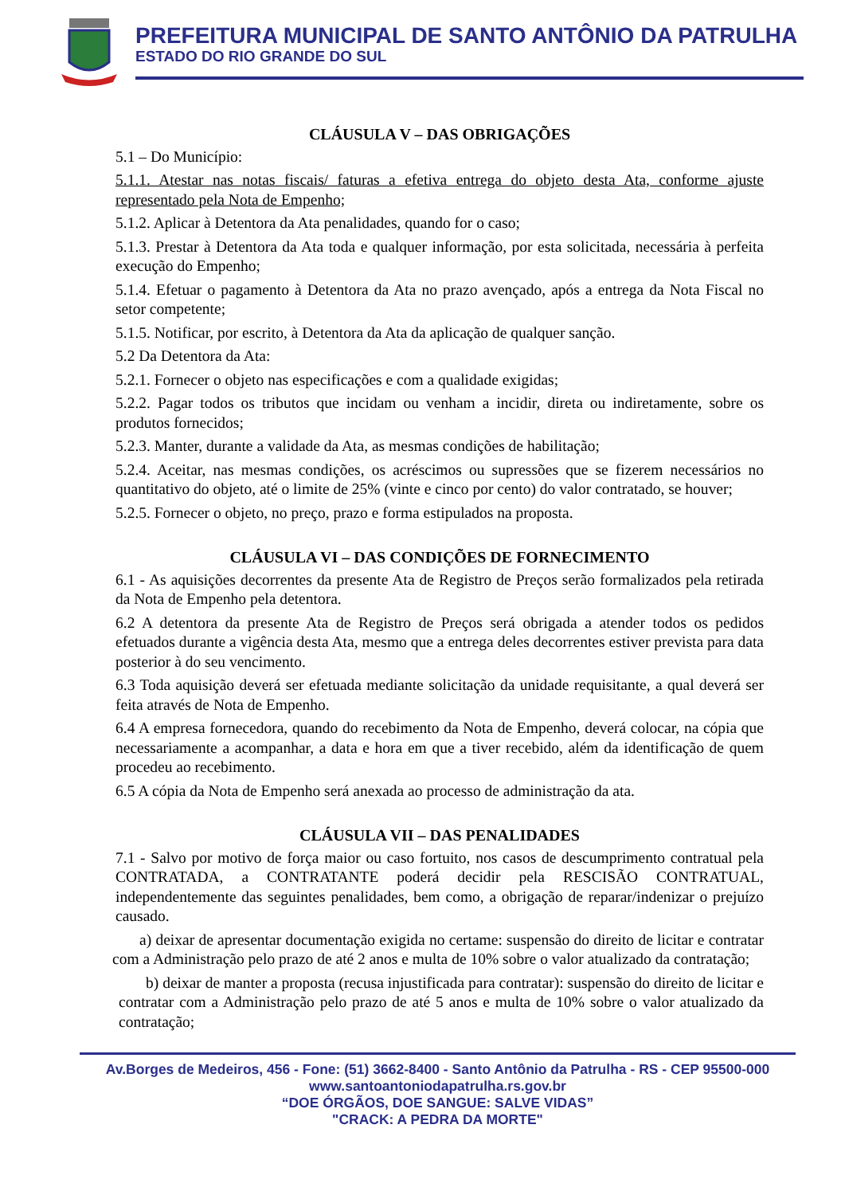PREFEITURA MUNICIPAL DE SANTO ANTÔNIO DA PATRULHA
ESTADO DO RIO GRANDE DO SUL
CLÁUSULA V – DAS OBRIGAÇÕES
5.1 – Do Município:
5.1.1. Atestar nas notas fiscais/ faturas a efetiva entrega do objeto desta Ata, conforme ajuste representado pela Nota de Empenho;
5.1.2. Aplicar à Detentora da Ata penalidades, quando for o caso;
5.1.3. Prestar à Detentora da Ata toda e qualquer informação, por esta solicitada, necessária à perfeita execução do Empenho;
5.1.4. Efetuar o pagamento à Detentora da Ata no prazo avençado, após a entrega da Nota Fiscal no setor competente;
5.1.5. Notificar, por escrito, à Detentora da Ata da aplicação de qualquer sanção.
5.2 Da Detentora da Ata:
5.2.1. Fornecer o objeto nas especificações e com a qualidade exigidas;
5.2.2. Pagar todos os tributos que incidam ou venham a incidir, direta ou indiretamente, sobre os produtos fornecidos;
5.2.3. Manter, durante a validade da Ata, as mesmas condições de habilitação;
5.2.4. Aceitar, nas mesmas condições, os acréscimos ou supressões que se fizerem necessários no quantitativo do objeto, até o limite de 25% (vinte e cinco por cento) do valor contratado, se houver;
5.2.5. Fornecer o objeto, no preço, prazo e forma estipulados na proposta.
CLÁUSULA VI – DAS CONDIÇÕES DE FORNECIMENTO
6.1 - As aquisições decorrentes da presente Ata de Registro de Preços serão formalizados pela retirada da Nota de Empenho pela detentora.
6.2 A detentora da presente Ata de Registro de Preços será obrigada a atender todos os pedidos efetuados durante a vigência desta Ata, mesmo que a entrega deles decorrentes estiver prevista para data posterior à do seu vencimento.
6.3 Toda aquisição deverá ser efetuada mediante solicitação da unidade requisitante, a qual deverá ser feita através de Nota de Empenho.
6.4 A empresa fornecedora, quando do recebimento da Nota de Empenho, deverá colocar, na cópia que necessariamente a acompanhar, a data e hora em que a tiver recebido, além da identificação de quem procedeu ao recebimento.
6.5 A cópia da Nota de Empenho será anexada ao processo de administração da ata.
CLÁUSULA VII – DAS PENALIDADES
7.1 - Salvo por motivo de força maior ou caso fortuito, nos casos de descumprimento contratual pela CONTRATADA, a CONTRATANTE poderá decidir pela RESCISÃO CONTRATUAL, independentemente das seguintes penalidades, bem como, a obrigação de reparar/indenizar o prejuízo causado.
a) deixar de apresentar documentação exigida no certame: suspensão do direito de licitar e contratar com a Administração pelo prazo de até 2 anos e multa de 10% sobre o valor atualizado da contratação;
b) deixar de manter a proposta (recusa injustificada para contratar): suspensão do direito de licitar e contratar com a Administração pelo prazo de até 5 anos e multa de 10% sobre o valor atualizado da contratação;
Av.Borges de Medeiros, 456 - Fone: (51) 3662-8400 - Santo Antônio da Patrulha - RS - CEP 95500-000
www.santoantoniodapatrulha.rs.gov.br
“DOE ÓRGÃOS, DOE SANGUE: SALVE VIDAS”
"CRACK: A PEDRA DA MORTE"